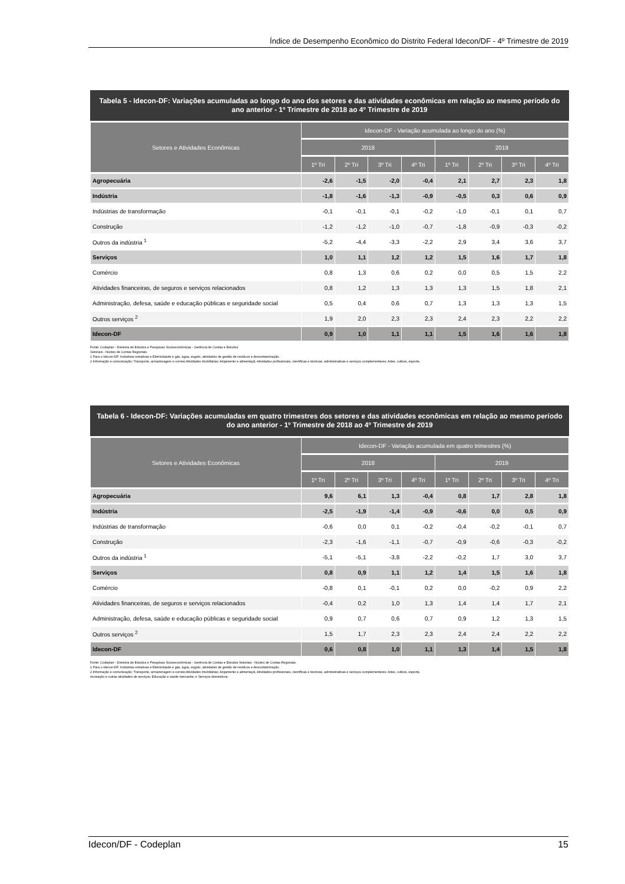Índice de Desempenho Econômico do Distrito Federal Idecon/DF - 4º Trimestre de 2019
Tabela 5 - Idecon-DF: Variações acumuladas ao longo do ano dos setores e das atividades econômicas em relação ao mesmo período do ano anterior - 1º Trimestre de 2018 ao 4º Trimestre de 2019
| Setores e Atividades Econômicas | Idecon-DF - Variação acumulada ao longo do ano (%) | | | | | | | |
| --- | --- | --- | --- | --- | --- | --- | --- | --- |
| | 2018 | | | | 2019 | | | |
| | 1º Tri | 2º Tri | 3º Tri | 4º Tri | 1º Tri | 2º Tri | 3º Tri | 4º Tri |
| Agropecuária | -2,6 | -1,5 | -2,0 | -0,4 | 2,1 | 2,7 | 2,3 | 1,8 |
| Indústria | -1,8 | -1,6 | -1,3 | -0,9 | -0,5 | 0,3 | 0,6 | 0,9 |
| Indústrias de transformação | -0,1 | -0,1 | -0,1 | -0,2 | -1,0 | -0,1 | 0,1 | 0,7 |
| Construção | -1,2 | -1,2 | -1,0 | -0,7 | -1,8 | -0,9 | -0,3 | -0,2 |
| Outros da indústria <sup>1</sup> | -5,2 | -4,4 | -3,3 | -2,2 | 2,9 | 3,4 | 3,6 | 3,7 |
| Serviços | 1,0 | 1,1 | 1,2 | 1,2 | 1,5 | 1,6 | 1,7 | 1,8 |
| Comércio | 0,8 | 1,3 | 0,6 | 0,2 | 0,0 | 0,5 | 1,5 | 2,2 |
| Atividades financeiras, de seguros e serviços relacionados | 0,8 | 1,2 | 1,3 | 1,3 | 1,3 | 1,5 | 1,8 | 2,1 |
| Administração, defesa, saúde e educação públicas e seguridade social | 0,5 | 0,4 | 0,6 | 0,7 | 1,3 | 1,3 | 1,3 | 1,5 |
| Outros serviços <sup>2</sup> | 1,9 | 2,0 | 2,3 | 2,3 | 2,4 | 2,3 | 2,2 | 2,2 |
| Idecon-DF | 0,9 | 1,0 | 1,1 | 1,1 | 1,5 | 1,6 | 1,6 | 1,8 |
Fonte: Codeplan - Diretoria de Estudos e Pesquisas Socioeconômicas - Gerência de Contas e Estudos
Setoriais - Núcleo de Contas Regionais.
1 Para o Idecon-DF: Indústrias extrativas e Eletricidasde e gás, água, esgoto, atividades de gestão de resíduos e descontaminação.
2 Informação e comunicação; Transporte, armazenagem e correio;Atividades imobiliárias; Alojamento e alimentaçã, Atividades profissionais, científicas e técnicas, administrativas e serviços complementares; Artes, cultura, esporte,
Tabela 6 - Idecon-DF: Variações acumuladas em quatro trimestres dos setores e das atividades econômicas em relação ao mesmo período do ano anterior - 1º Trimestre de 2018 ao 4º Trimestre de 2019
| Setores e Atividades Econômicas | Idecon-DF - Variação acumulada em quatro trimestres (%) | | | | | | | |
| --- | --- | --- | --- | --- | --- | --- | --- | --- |
| | 2018 | | | | 2019 | | | |
| | 1º Tri | 2º Tri | 3º Tri | 4º Tri | 1º Tri | 2º Tri | 3º Tri | 4º Tri |
| Agropecuária | 9,6 | 6,1 | 1,3 | -0,4 | 0,8 | 1,7 | 2,8 | 1,8 |
| Indústria | -2,5 | -1,9 | -1,4 | -0,9 | -0,6 | 0,0 | 0,5 | 0,9 |
| Indústrias de transformação | -0,6 | 0,0 | 0,1 | -0,2 | -0,4 | -0,2 | -0,1 | 0,7 |
| Construção | -2,3 | -1,6 | -1,1 | -0,7 | -0,9 | -0,6 | -0,3 | -0,2 |
| Outros da indústria <sup>1</sup> | -5,1 | -5,1 | -3,8 | -2,2 | -0,2 | 1,7 | 3,0 | 3,7 |
| Serviços | 0,8 | 0,9 | 1,1 | 1,2 | 1,4 | 1,5 | 1,6 | 1,8 |
| Comércio | -0,8 | 0,1 | -0,1 | 0,2 | 0,0 | -0,2 | 0,9 | 2,2 |
| Atividades financeiras, de seguros e serviços relacionados | -0,4 | 0,2 | 1,0 | 1,3 | 1,4 | 1,4 | 1,7 | 2,1 |
| Administração, defesa, saúde e educação públicas e seguridade social | 0,9 | 0,7 | 0,6 | 0,7 | 0,9 | 1,2 | 1,3 | 1,5 |
| Outros serviços <sup>2</sup> | 1,5 | 1,7 | 2,3 | 2,3 | 2,4 | 2,4 | 2,2 | 2,2 |
| Idecon-DF | 0,6 | 0,8 | 1,0 | 1,1 | 1,3 | 1,4 | 1,5 | 1,8 |
Fonte: Codeplan - Diretoria de Estudos e Pesquisas Socioeconômicas - Gerência de Contas e Estudos Setoriais - Núcleo de Contas Regionais.
1 Para o Idecon-DF: Indústrias extrativas e Eletricidasde e gás, água, esgoto, atividades de gestão de resíduos e descontaminação.
2 Informação e comunicação; Transporte, armazenagem e correio;Atividades imobiliárias; Alojamento e alimentaçã, Atividades profissionais, científicas e técnicas, administrativas e serviços complementares; Artes, cultura, esporte,
recreação e outras atividades de serviços; Educação e saúde mercantis; e Serviços domésticos.
Idecon/DF - Codeplan 15